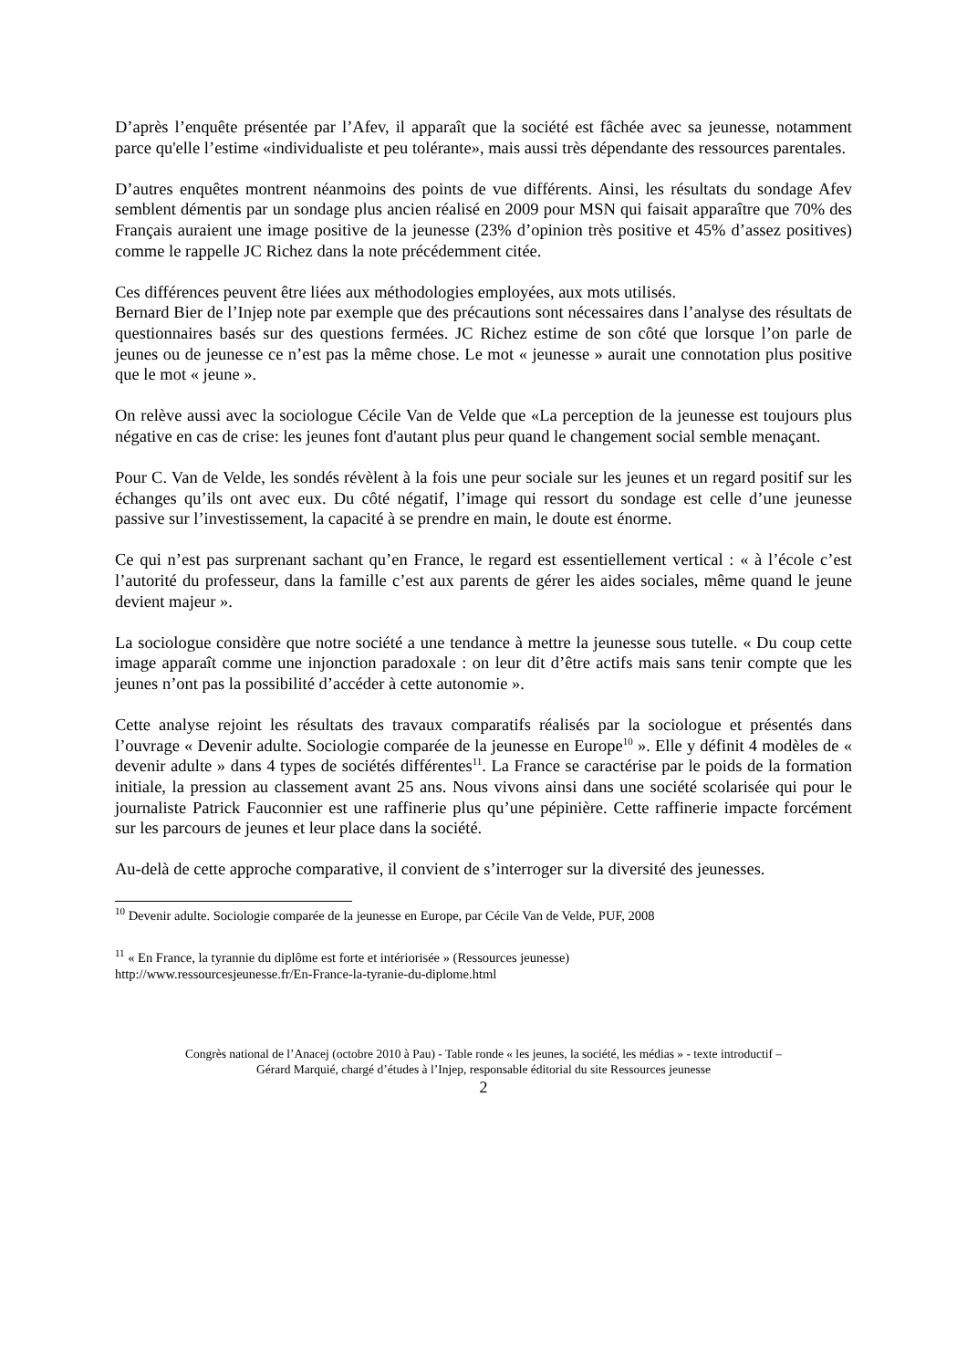D’après l’enquête présentée par l’Afev, il apparaît que la société est fâchée avec sa jeunesse, notamment parce qu'elle l’estime «individualiste et peu tolérante», mais aussi très dépendante des ressources parentales.
D’autres enquêtes montrent néanmoins des points de vue différents. Ainsi, les résultats du sondage Afev semblent démentis par un sondage plus ancien réalisé en 2009 pour MSN qui faisait apparaître que 70% des Français auraient une image positive de la jeunesse (23% d’opinion très positive et 45% d’assez positives) comme le rappelle JC Richez dans la note précédemment citée.
Ces différences peuvent être liées aux méthodologies employées, aux mots utilisés.
Bernard Bier de l’Injep note par exemple que des précautions sont nécessaires dans l’analyse des résultats de questionnaires basés sur des questions fermées. JC Richez estime de son côté que lorsque l’on parle de jeunes ou de jeunesse ce n’est pas la même chose. Le mot « jeunesse » aurait une connotation plus positive que le mot « jeune ».
On relève aussi avec la sociologue Cécile Van de Velde que «La perception de la jeunesse est toujours plus négative en cas de crise: les jeunes font d'autant plus peur quand le changement social semble menaçant.
Pour C. Van de Velde, les sondés révèlent à la fois une peur sociale sur les jeunes et un regard positif sur les échanges qu’ils ont avec eux. Du côté négatif, l’image qui ressort du sondage est celle d’une jeunesse passive sur l’investissement, la capacité à se prendre en main, le doute est énorme.
Ce qui n’est pas surprenant sachant qu’en France, le regard est essentiellement vertical : « à l’école c’est l’autorité du professeur, dans la famille c’est aux parents de gérer les aides sociales, même quand le jeune devient majeur ».
La sociologue considère que notre société a une tendance à mettre la jeunesse sous tutelle. « Du coup cette image apparaît comme une injonction paradoxale : on leur dit d’être actifs mais sans tenir compte que les jeunes n’ont pas la possibilité d’accéder à cette autonomie ».
Cette analyse rejoint les résultats des travaux comparatifs réalisés par la sociologue et présentés dans l’ouvrage « Devenir adulte. Sociologie comparée de la jeunesse en Europe<sup>10</sup> ». Elle y définit 4 modèles de « devenir adulte » dans 4 types de sociétés différentes<sup>11</sup>. La France se caractérise par le poids de la formation initiale, la pression au classement avant 25 ans. Nous vivons ainsi dans une société scolarisée qui pour le journaliste Patrick Fauconnier est une raffinerie plus qu’une pépinière. Cette raffinerie impacte forcément sur les parcours de jeunes et leur place dans la société.
Au-delà de cette approche comparative, il convient de s’interroger sur la diversité des jeunesses.
<sup>10</sup> Devenir adulte. Sociologie comparée de la jeunesse en Europe, par Cécile Van de Velde, PUF, 2008
<sup>11</sup> « En France, la tyrannie du diplôme est forte et intériorisée » (Ressources jeunesse)
http://www.ressourcesjeunesse.fr/En-France-la-tyranie-du-diplome.html
Congrès national de l’Anacej (octobre 2010 à Pau) - Table ronde « les jeunes, la société, les médias » - texte introductif –
Gérard Marquié, chargé d’études à l’Injep, responsable éditorial du site Ressources jeunesse
2